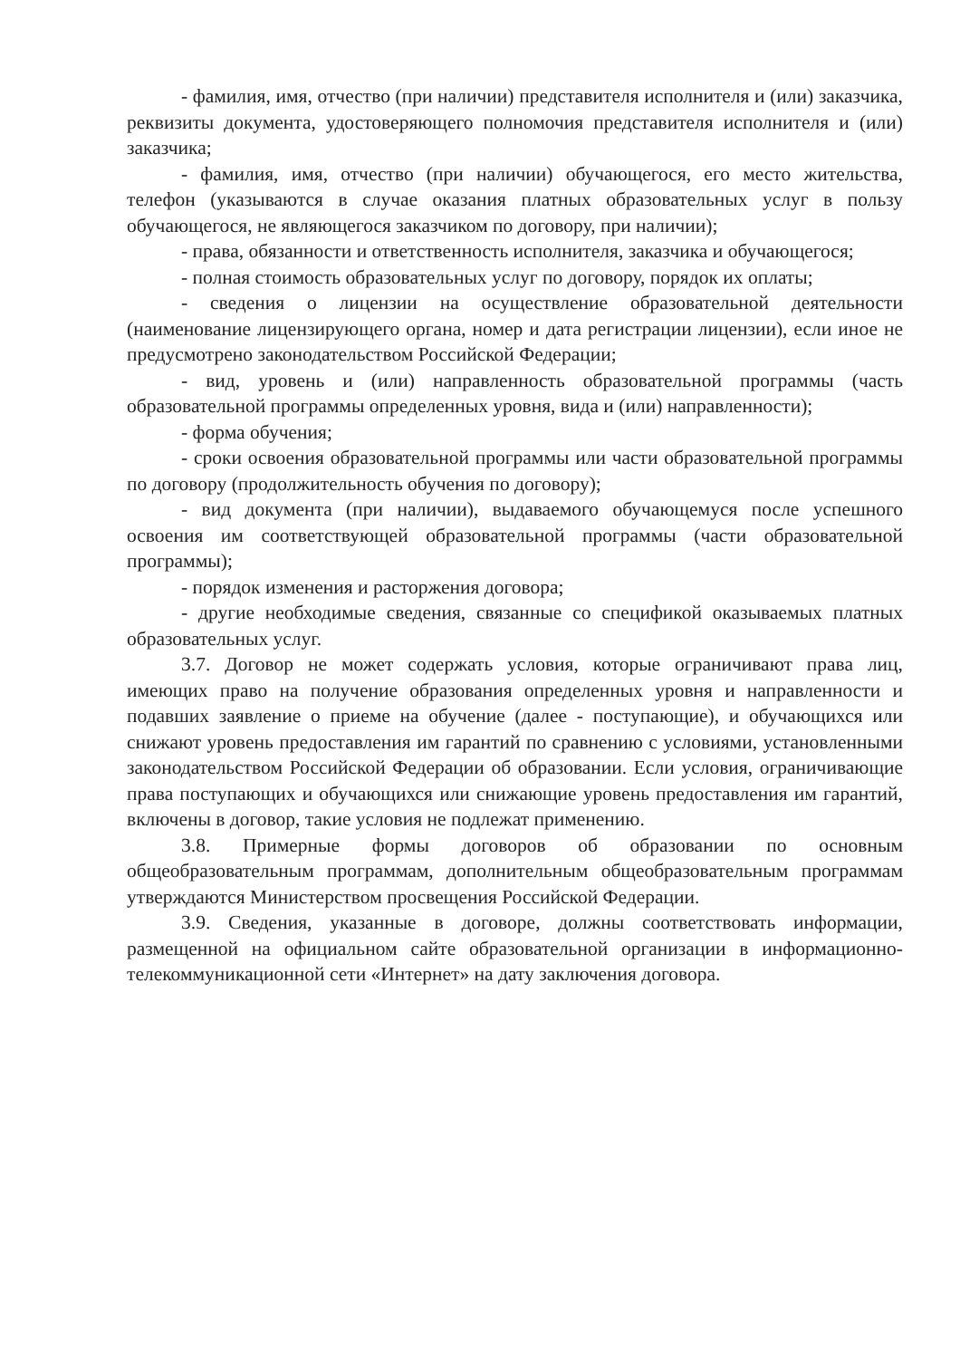- фамилия, имя, отчество (при наличии) представителя исполнителя и (или) заказчика, реквизиты документа, удостоверяющего полномочия представителя исполнителя и (или) заказчика;
- фамилия, имя, отчество (при наличии) обучающегося, его место жительства, телефон (указываются в случае оказания платных образовательных услуг в пользу обучающегося, не являющегося заказчиком по договору, при наличии);
- права, обязанности и ответственность исполнителя, заказчика и обучающегося;
- полная стоимость образовательных услуг по договору, порядок их оплаты;
- сведения о лицензии на осуществление образовательной деятельности (наименование лицензирующего органа, номер и дата регистрации лицензии), если иное не предусмотрено законодательством Российской Федерации;
- вид, уровень и (или) направленность образовательной программы (часть образовательной программы определенных уровня, вида и (или) направленности);
- форма обучения;
- сроки освоения образовательной программы или части образовательной программы по договору (продолжительность обучения по договору);
- вид документа (при наличии), выдаваемого обучающемуся после успешного освоения им соответствующей образовательной программы (части образовательной программы);
- порядок изменения и расторжения договора;
- другие необходимые сведения, связанные со спецификой оказываемых платных образовательных услуг.
3.7. Договор не может содержать условия, которые ограничивают права лиц, имеющих право на получение образования определенных уровня и направленности и подавших заявление о приеме на обучение (далее - поступающие), и обучающихся или снижают уровень предоставления им гарантий по сравнению с условиями, установленными законодательством Российской Федерации об образовании. Если условия, ограничивающие права поступающих и обучающихся или снижающие уровень предоставления им гарантий, включены в договор, такие условия не подлежат применению.
3.8. Примерные формы договоров об образовании по основным общеобразовательным программам, дополнительным общеобразовательным программам утверждаются Министерством просвещения Российской Федерации.
3.9. Сведения, указанные в договоре, должны соответствовать информации, размещенной на официальном сайте образовательной организации в информационно-телекоммуникационной сети «Интернет» на дату заключения договора.